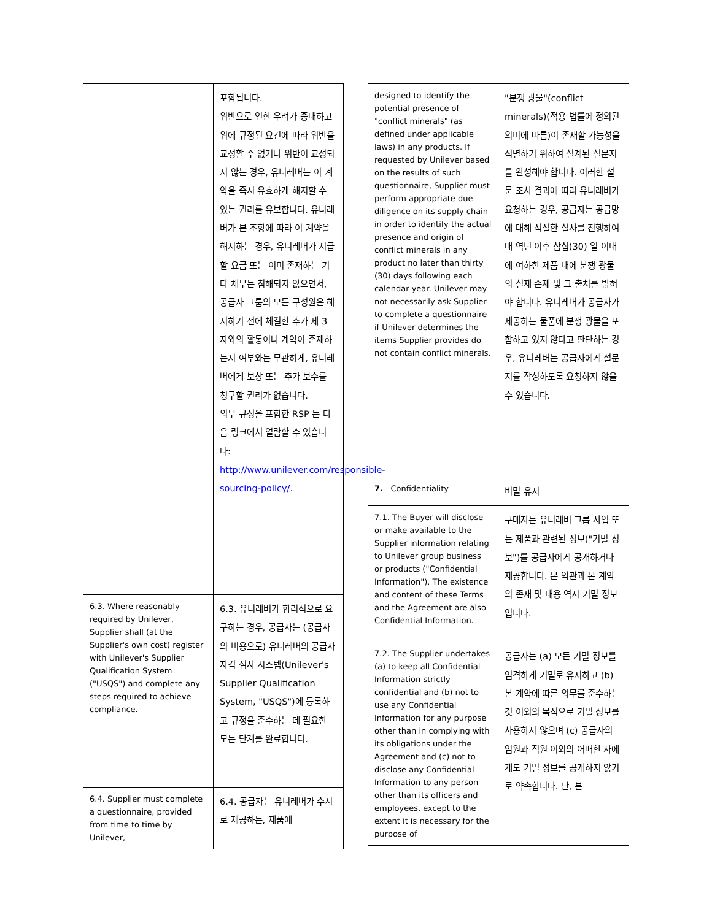| | 포함됩니다. 위반으로 인한 우려가 중대하고 위에 규정된 요건에 따라 위반을 교정할 수 없거나 위반이 교정되지 않는 경우, 유니레버는 이 계약을 즉시 유효하게 해지할 수 있는 권리를 유보합니다. 유니레버가 본 조항에 따라 이 계약을 해지하는 경우, 유니레버가 지급할 요금 또는 이미 존재하는 기타 채무는 침해되지 않으면서, 공급자 그룹의 모든 구성원은 해지하기 전에 체결한 추가 제 3 자와의 활동이나 계약이 존재하는지 여부와는 무관하게, 유니레버에게 보상 또는 추가 보수를 청구할 권리가 없습니다. 의무 규정을 포함한 RSP 는 다음 링크에서 열람할 수 있습니다: http://www.unilever.com/responsible-sourcing-policy/. |
| 6.3. Where reasonably required by Unilever, Supplier shall (at the Supplier's own cost) register with Unilever's Supplier Qualification System ("USQS") and complete any steps required to achieve compliance. | 6.3. 유니레버가 합리적으로 요구하는 경우, 공급자는 (공급자의 비용으로) 유니레버의 공급자 자격 심사 시스템(Unilever's Supplier Qualification System, "USQS")에 등록하고 규정을 준수하는 데 필요한 모든 단계를 완료합니다. |
| 6.4. Supplier must complete a questionnaire, provided from time to time by Unilever, | 6.4. 공급자는 유니레버가 수시로 제공하는, 제품에 |
| designed to identify the potential presence of "conflict minerals" (as defined under applicable laws) in any products. If requested by Unilever based on the results of such questionnaire, Supplier must perform appropriate due diligence on its supply chain in order to identify the actual presence and origin of conflict minerals in any product no later than thirty (30) days following each calendar year. Unilever may not necessarily ask Supplier to complete a questionnaire if Unilever determines the items Supplier provides do not contain conflict minerals. | "분쟁 광물"(conflict minerals)(적용 법률에 정의된 의미에 따름)이 존재할 가능성을 식별하기 위하여 설계된 설문지를 완성해야 합니다. 이러한 설문 조사 결과에 따라 유니레버가 요청하는 경우, 공급자는 공급망에 대해 적절한 실사를 진행하여 매 역년 이후 삼십(30) 일 이내에 여하한 제품 내에 분쟁 광물의 실제 존재 및 그 출처를 밝혀야 합니다. 유니레버가 공급자가 제공하는 물품에 분쟁 광물을 포함하고 있지 않다고 판단하는 경우, 유니레버는 공급자에게 설문지를 작성하도록 요청하지 않을 수 있습니다. |
| 7. Confidentiality | 비밀 유지 |
| 7.1. The Buyer will disclose or make available to the Supplier information relating to Unilever group business or products ("Confidential Information"). The existence and content of these Terms and the Agreement are also Confidential Information. | 구매자는 유니레버 그룹 사업 또는 제품과 관련된 정보("기밀 정보")를 공급자에게 공개하거나 제공합니다. 본 약관과 본 계약의 존재 및 내용 역시 기밀 정보입니다. |
| 7.2. The Supplier undertakes (a) to keep all Confidential Information strictly confidential and (b) not to use any Confidential Information for any purpose other than in complying with its obligations under the Agreement and (c) not to disclose any Confidential Information to any person other than its officers and employees, except to the extent it is necessary for the purpose of | 공급자는 (a) 모든 기밀 정보를 엄격하게 기밀로 유지하고 (b) 본 계약에 따른 의무를 준수하는 것 이외의 목적으로 기밀 정보를 사용하지 않으며 (c) 공급자의 임원과 직원 이외의 어떠한 자에게도 기밀 정보를 공개하지 않기로 약속합니다. 단, 본 |